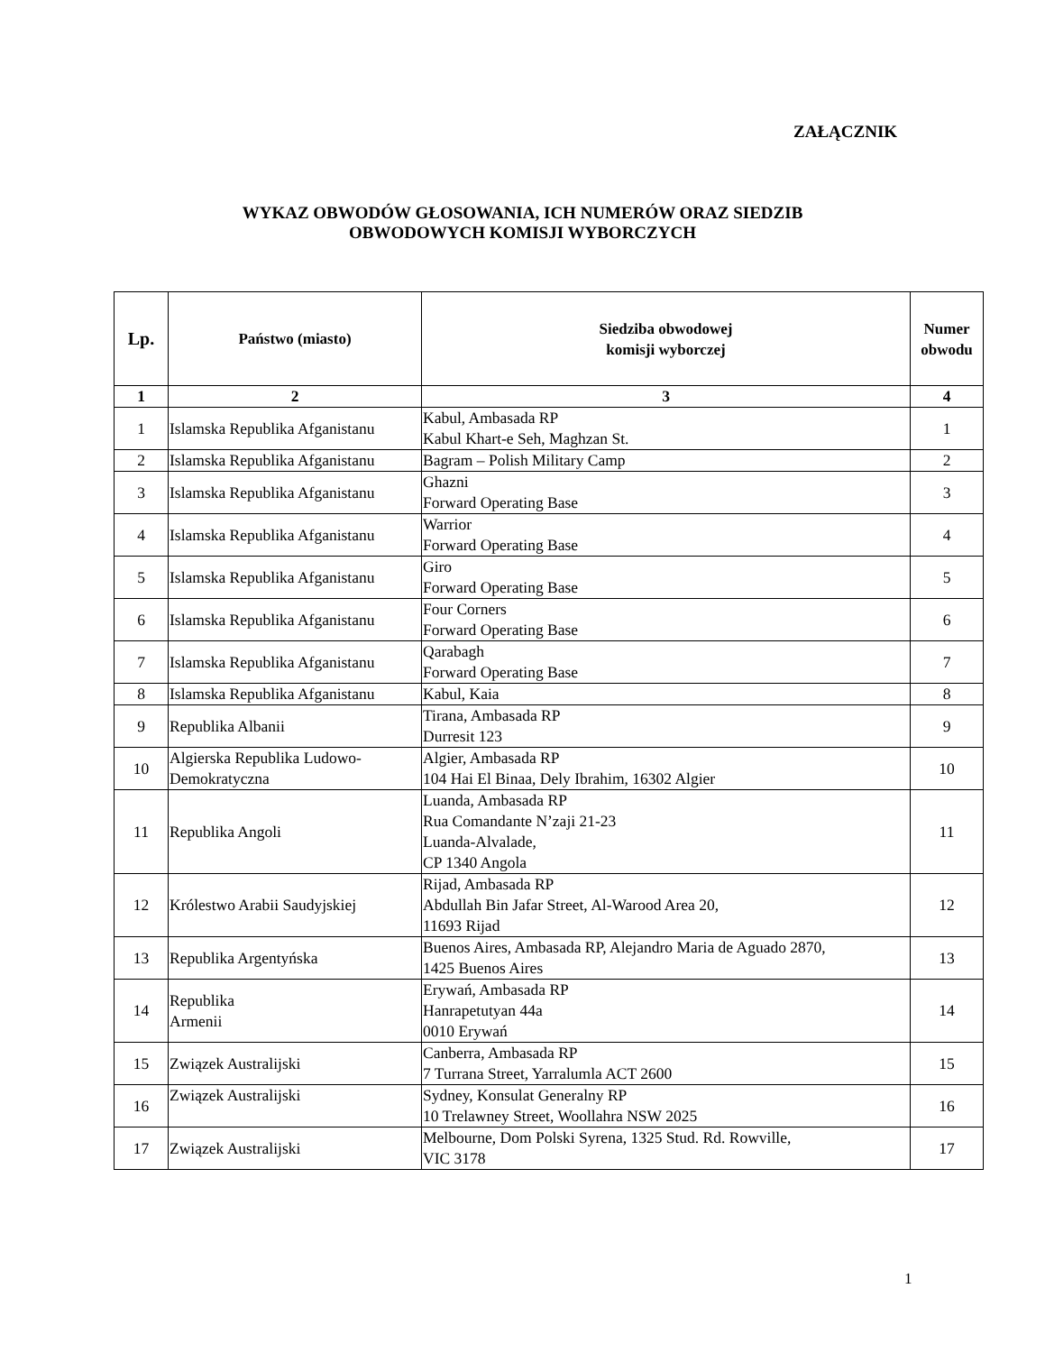ZAŁĄCZNIK
WYKAZ OBWODÓW GŁOSOWANIA, ICH NUMERÓW ORAZ SIEDZIB
OBWODOWYCH KOMISJI WYBORCZYCH
| Lp. | Państwo (miasto) | Siedziba obwodowej komisji wyborczej | Numer obwodu |
| --- | --- | --- | --- |
| 1 | 2 | 3 | 4 |
| 1 | Islamska Republika Afganistanu | Kabul, Ambasada RP Kabul Khart-e Seh, Maghzan St. | 1 |
| 2 | Islamska Republika Afganistanu | Bagram – Polish Military Camp | 2 |
| 3 | Islamska Republika Afganistanu | Ghazni Forward Operating Base | 3 |
| 4 | Islamska Republika Afganistanu | Warrior Forward Operating Base | 4 |
| 5 | Islamska Republika Afganistanu | Giro Forward Operating Base | 5 |
| 6 | Islamska Republika Afganistanu | Four Corners Forward Operating Base | 6 |
| 7 | Islamska Republika Afganistanu | Qarabagh Forward Operating Base | 7 |
| 8 | Islamska Republika Afganistanu | Kabul, Kaia | 8 |
| 9 | Republika Albanii | Tirana, Ambasada RP Durresit 123 | 9 |
| 10 | Algierska Republika Ludowo- Demokratyczna | Algier, Ambasada RP 104 Hai El Binaa, Dely Ibrahim, 16302 Algier | 10 |
| 11 | Republika Angoli | Luanda, Ambasada RP Rua Comandante N’zaji 21-23 Luanda-Alvalade, CP 1340 Angola | 11 |
| 12 | Królestwo Arabii Saudyjskiej | Rijad, Ambasada RP Abdullah Bin Jafar Street, Al-Warood Area 20, 11693 Rijad | 12 |
| 13 | Republika Argentyńska | Buenos Aires, Ambasada RP, Alejandro Maria de Aguado 2870, 1425 Buenos Aires | 13 |
| 14 | Republika Armenii | Erywań, Ambasada RP Hanrapetutyan 44a 0010 Erywań | 14 |
| 15 | Związek Australijski | Canberra, Ambasada RP 7 Turrana Street, Yarralumla ACT 2600 | 15 |
| 16 | Związek Australijski | Sydney, Konsulat Generalny RP 10 Trelawney Street, Woollahra NSW 2025 | 16 |
| 17 | Związek Australijski | Melbourne, Dom Polski Syrena, 1325 Stud. Rd. Rowville, VIC 3178 | 17 |
1